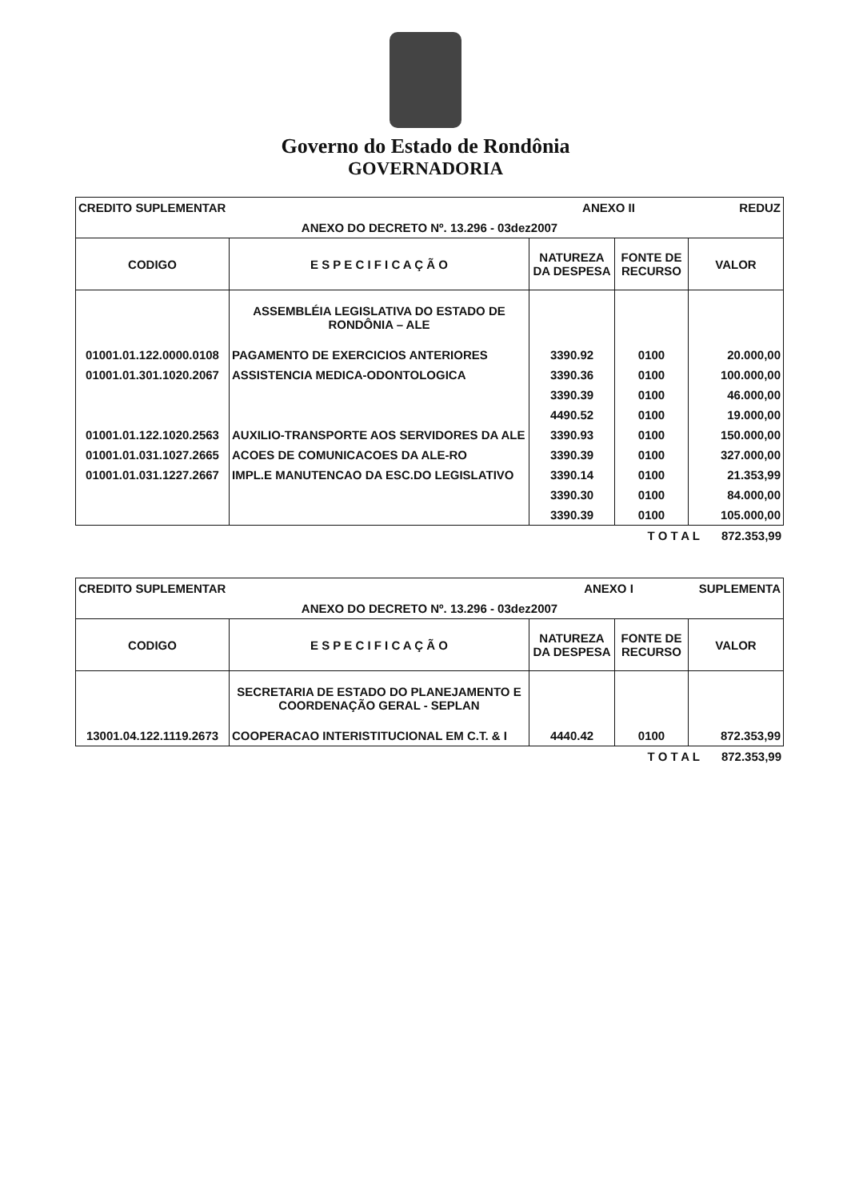Governo do Estado de Rondônia
GOVERNADORIA
| CREDITO SUPLEMENTAR | | ANEXO II | | REDUZ |
| ANEXO DO DECRETO Nº. 13.296 - 03dez2007 | | | | |
| CODIGO | E S P E C I F I C A Ç Ã O | NATUREZA DA DESPESA | FONTE DE RECURSO | VALOR |
| | ASSEMBLÉIA LEGISLATIVA DO ESTADO DE RONDÔNIA – ALE | | | |
| 01001.01.122.0000.0108 | PAGAMENTO DE EXERCICIOS ANTERIORES | 3390.92 | 0100 | 20.000,00 |
| 01001.01.301.1020.2067 | ASSISTENCIA MEDICA-ODONTOLOGICA | 3390.36 | 0100 | 100.000,00 |
| | | 3390.39 | 0100 | 46.000,00 |
| | | 4490.52 | 0100 | 19.000,00 |
| 01001.01.122.1020.2563 | AUXILIO-TRANSPORTE AOS SERVIDORES DA ALE | 3390.93 | 0100 | 150.000,00 |
| 01001.01.031.1027.2665 | ACOES DE COMUNICACOES DA ALE-RO | 3390.39 | 0100 | 327.000,00 |
| 01001.01.031.1227.2667 | IMPL.E MANUTENCAO DA ESC.DO LEGISLATIVO | 3390.14 | 0100 | 21.353,99 |
| | | 3390.30 | 0100 | 84.000,00 |
| | | 3390.39 | 0100 | 105.000,00 |
| | T O T A L | 872.353,99 |
| CREDITO SUPLEMENTAR | | ANEXO I | | SUPLEMENTA |
| ANEXO DO DECRETO Nº. 13.296 - 03dez2007 | | | | |
| CODIGO | E S P E C I F I C A Ç Ã O | NATUREZA DA DESPESA | FONTE DE RECURSO | VALOR |
| | SECRETARIA DE ESTADO DO PLANEJAMENTO E COORDENAÇÃO GERAL - SEPLAN | | | |
| 13001.04.122.1119.2673 | COOPERACAO INTERISTITUCIONAL EM C.T. & I | 4440.42 | 0100 | 872.353,99 |
| | T O T A L | 872.353,99 |